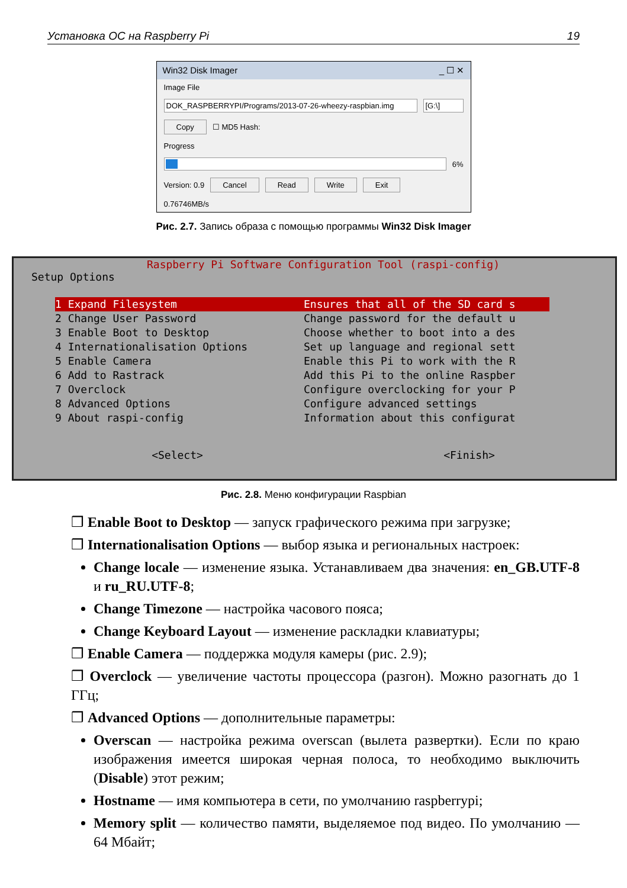Установка ОС на Raspberry Pi 19
Win32 Disk Imager _ ☐ ✕
Image File
DOK_RASPBERRYPI/Programs/2013-07-26-wheezy-raspbian.img
[G:\]
Copy ☐ MD5 Hash:
Progress
6%
Version: 0.9 Cancel Read Write Exit
0.76746MB/s
Рис. 2.7. Запись образа с помощью программы Win32 Disk Imager
Raspberry Pi Software Configuration Tool (raspi-config)
Setup Options
1 Expand Filesystem Ensures that all of the SD card s
2 Change User Password Change password for the default u
3 Enable Boot to Desktop Choose whether to boot into a des
4 Internationalisation Options Set up language and regional sett
5 Enable Camera Enable this Pi to work with the R
6 Add to Rastrack Add this Pi to the online Raspber
7 Overclock Configure overclocking for your P
8 Advanced Options Configure advanced settings
9 About raspi-config Information about this configurat
<Select> <Finish>
Рис. 2.8. Меню конфигурации Raspbian
❒ Enable Boot to Desktop — запуск графического режима при загрузке;
❒ Internationalisation Options — выбор языка и региональных настроек:
Change locale — изменение языка. Устанавливаем два значения: en_GB.UTF-8 и ru_RU.UTF-8;
Change Timezone — настройка часового пояса;
Change Keyboard Layout — изменение раскладки клавиатуры;
❒ Enable Camera — поддержка модуля камеры (рис. 2.9);
❒ Overclock — увеличение частоты процессора (разгон). Можно разогнать до 1 ГГц;
❒ Advanced Options — дополнительные параметры:
Overscan — настройка режима overscan (вылета развертки). Если по краю изображения имеется широкая черная полоса, то необходимо выключить (Disable) этот режим;
Hostname — имя компьютера в сети, по умолчанию raspberrypi;
Memory split — количество памяти, выделяемое под видео. По умолчанию — 64 Мбайт;